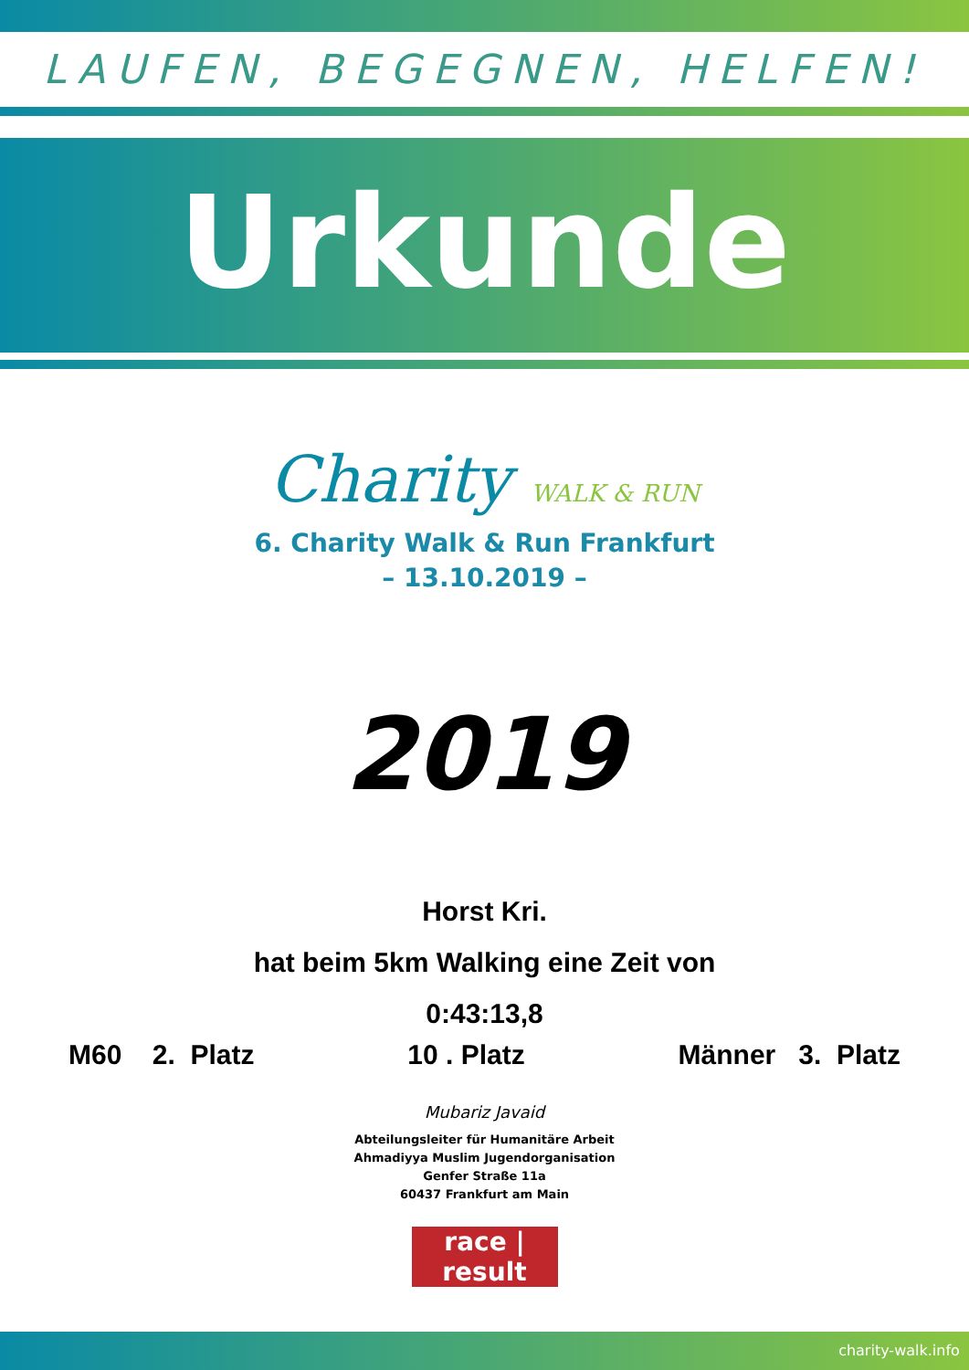LAUFEN, BEGEGNEN, HELFEN!
Urkunde
Charity WALK & RUN
6. Charity Walk & Run Frankfurt
– 13.10.2019 –
2019
Horst Kri.
hat beim 5km Walking eine Zeit von
0:43:13,8
M60 2. Platz 10 . Platz Männer 3. Platz
Mubariz Javaid
Abteilungsleiter für Humanitäre Arbeit
Ahmadiyya Muslim Jugendorganisation
Genfer Straße 11a
60437 Frankfurt am Main
race | result
charity-walk.info